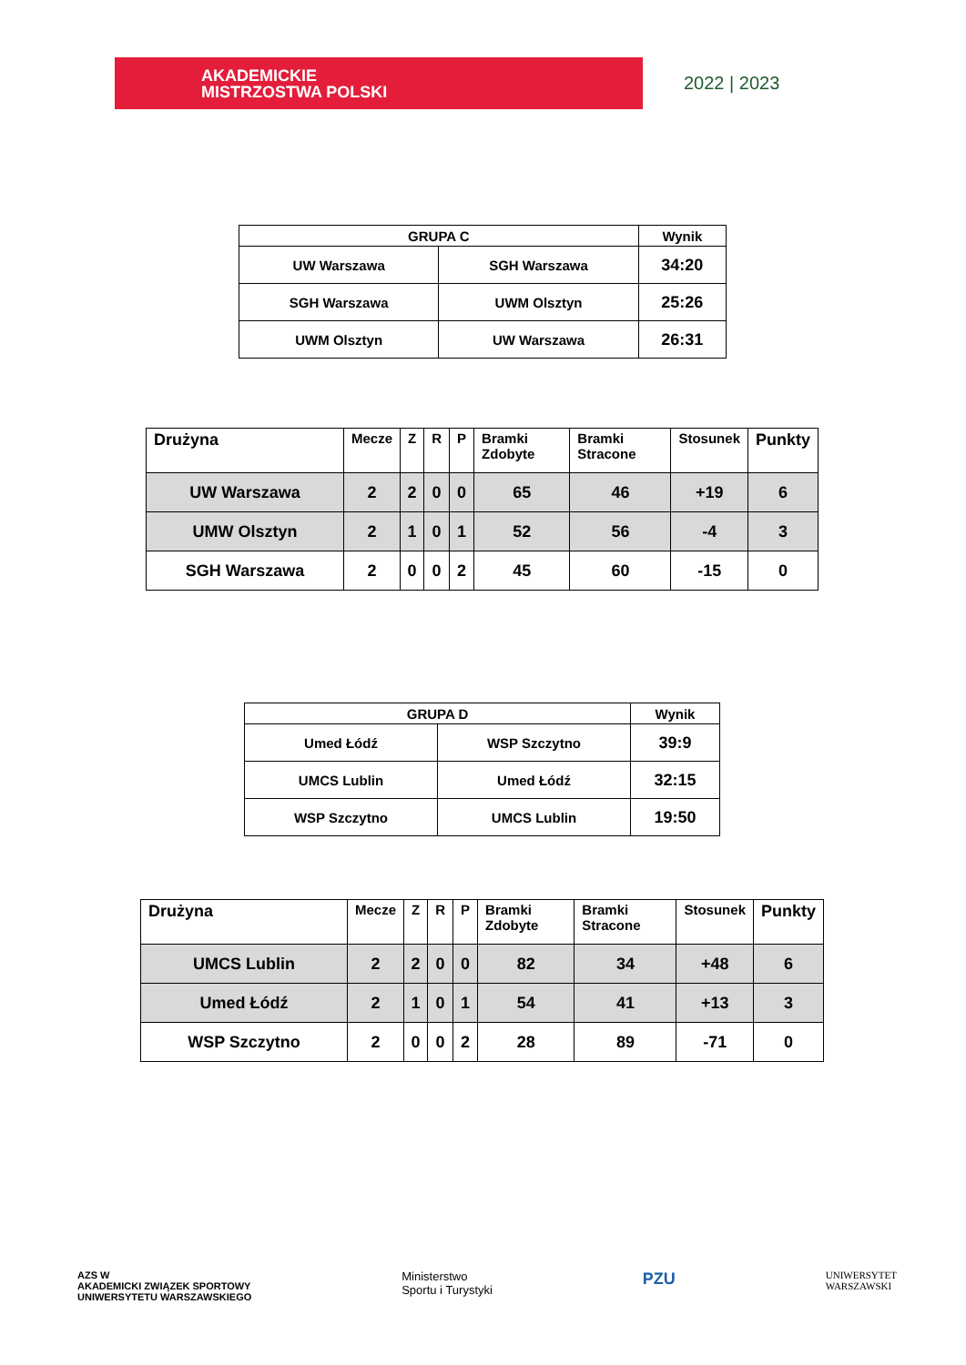AKADEMICKIE
MISTRZOSTWA POLSKI
2022 | 2023
| GRUPA C | | Wynik |
| --- | --- | --- |
| UW Warszawa | SGH Warszawa | 34:20 |
| SGH Warszawa | UWM Olsztyn | 25:26 |
| UWM Olsztyn | UW Warszawa | 26:31 |
| Drużyna | Mecze | Z | R | P | Bramki Zdobyte | Bramki Stracone | Stosunek | Punkty |
| --- | --- | --- | --- | --- | --- | --- | --- | --- |
| UW Warszawa | 2 | 2 | 0 | 0 | 65 | 46 | +19 | 6 |
| UMW Olsztyn | 2 | 1 | 0 | 1 | 52 | 56 | -4 | 3 |
| SGH Warszawa | 2 | 0 | 0 | 2 | 45 | 60 | -15 | 0 |
| GRUPA D | | Wynik |
| --- | --- | --- |
| Umed Łódź | WSP Szczytno | 39:9 |
| UMCS Lublin | Umed Łódź | 32:15 |
| WSP Szczytno | UMCS Lublin | 19:50 |
| Drużyna | Mecze | Z | R | P | Bramki Zdobyte | Bramki Stracone | Stosunek | Punkty |
| --- | --- | --- | --- | --- | --- | --- | --- | --- |
| UMCS Lublin | 2 | 2 | 0 | 0 | 82 | 34 | +48 | 6 |
| Umed Łódź | 2 | 1 | 0 | 1 | 54 | 41 | +13 | 3 |
| WSP Szczytno | 2 | 0 | 0 | 2 | 28 | 89 | -71 | 0 |
AZS W
AKADEMICKI ZWIĄZEK SPORTOWY
UNIWERSYTETU WARSZAWSKIEGO
Ministerstwo
Sportu i Turystyki
PZU
UNIWERSYTET
WARSZAWSKI